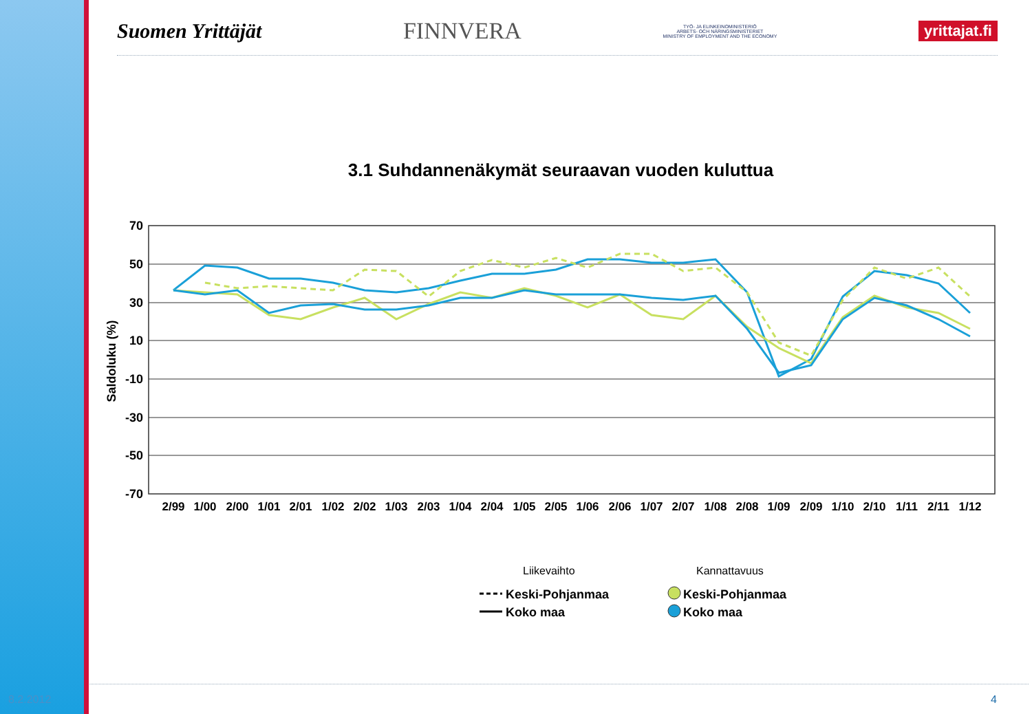Suomen Yrittäjät FINNVERA TYÖ- JA ELINKEINOMINISTERIÖ
ARBETS- OCH NÄRINGSMINISTERIET
MINISTRY OF EMPLOYMENT AND THE ECONOMY yrittajat.fi
3.1 Suhdannenäkymät seuraavan vuoden kuluttua
70
50
30
10
-10
-30
-50
-70
Saldoluku (%)
2/99
1/00
2/00
1/01
2/01
1/02
2/02
1/03
2/03
1/04
2/04
1/05
2/05
1/06
2/06
1/07
2/07
1/08
2/08
1/09
2/09
1/10
2/10
1/11
2/11
1/12
Liikevaihto
Kannattavuus
Keski-Pohjanmaa
Koko maa
Keski-Pohjanmaa
Koko maa
8.2.2012 4